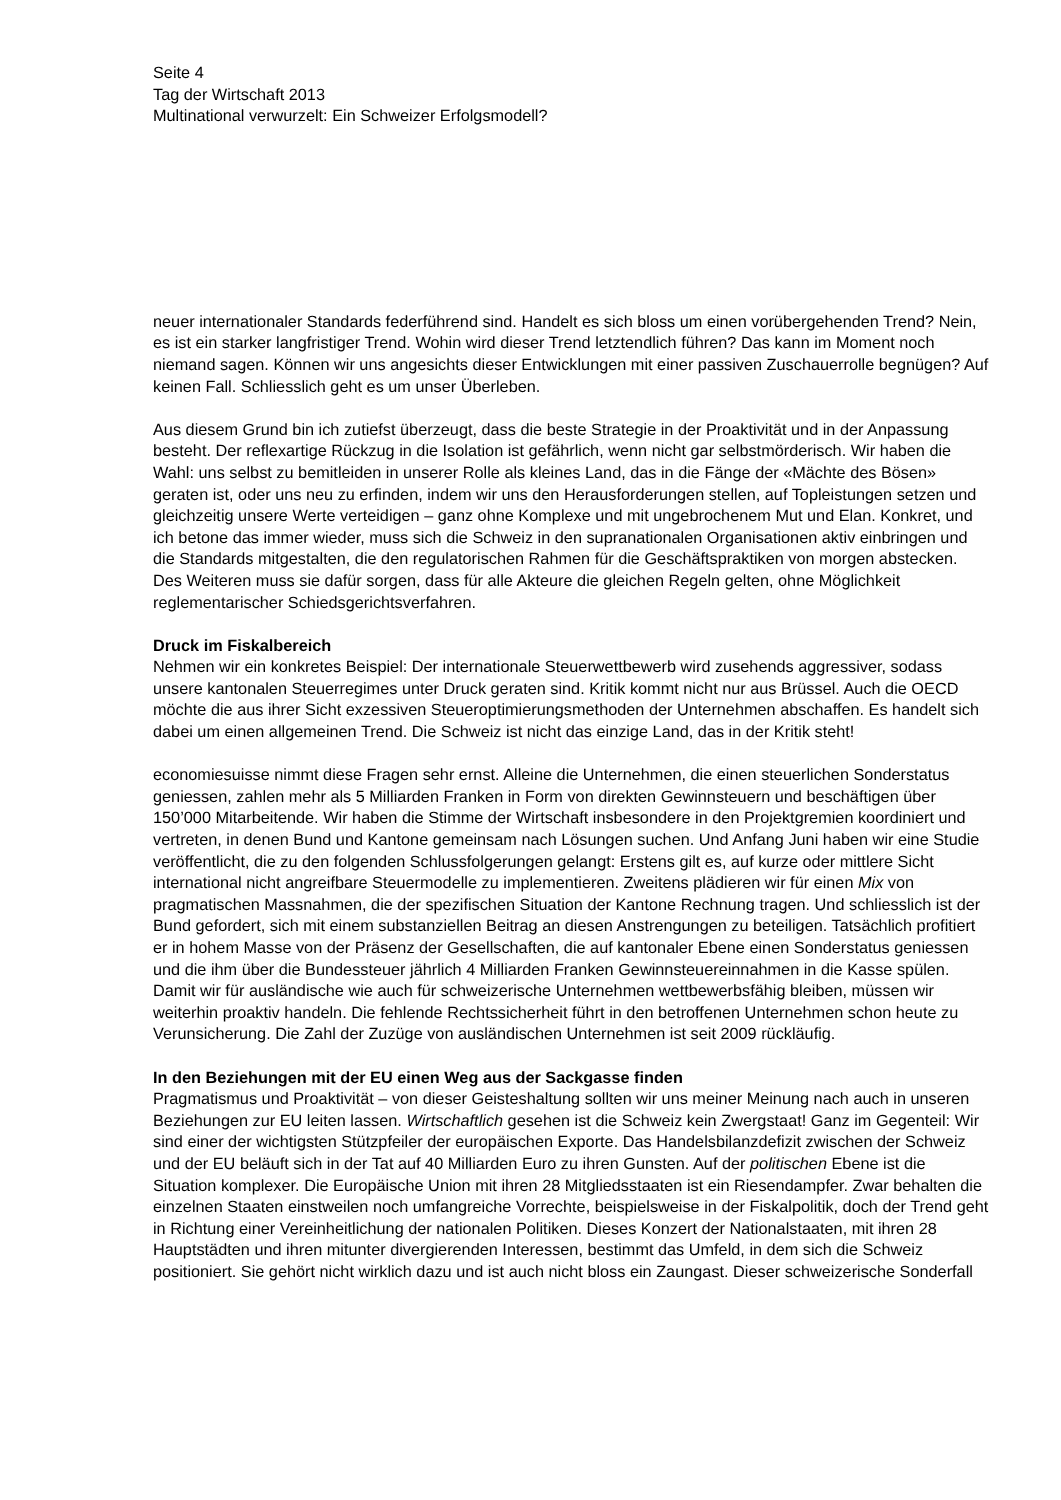Seite 4
Tag der Wirtschaft 2013
Multinational verwurzelt: Ein Schweizer Erfolgsmodell?
neuer internationaler Standards federführend sind. Handelt es sich bloss um einen vorübergehenden Trend? Nein, es ist ein starker langfristiger Trend. Wohin wird dieser Trend letztendlich führen? Das kann im Moment noch niemand sagen. Können wir uns angesichts dieser Entwicklungen mit einer passiven Zuschauerrolle begnügen? Auf keinen Fall. Schliesslich geht es um unser Überleben.
Aus diesem Grund bin ich zutiefst überzeugt, dass die beste Strategie in der Proaktivität und in der Anpassung besteht. Der reflexartige Rückzug in die Isolation ist gefährlich, wenn nicht gar selbstmörderisch. Wir haben die Wahl: uns selbst zu bemitleiden in unserer Rolle als kleines Land, das in die Fänge der «Mächte des Bösen» geraten ist, oder uns neu zu erfinden, indem wir uns den Herausforderungen stellen, auf Topleistungen setzen und gleichzeitig unsere Werte verteidigen – ganz ohne Komplexe und mit ungebrochenem Mut und Elan. Konkret, und ich betone das immer wieder, muss sich die Schweiz in den supranationalen Organisationen aktiv einbringen und die Standards mitgestalten, die den regulatorischen Rahmen für die Geschäftspraktiken von morgen abstecken. Des Weiteren muss sie dafür sorgen, dass für alle Akteure die gleichen Regeln gelten, ohne Möglichkeit reglementarischer Schiedsgerichtsverfahren.
Druck im Fiskalbereich
Nehmen wir ein konkretes Beispiel: Der internationale Steuerwettbewerb wird zusehends aggressiver, sodass unsere kantonalen Steuerregimes unter Druck geraten sind. Kritik kommt nicht nur aus Brüssel. Auch die OECD möchte die aus ihrer Sicht exzessiven Steueroptimierungsmethoden der Unternehmen abschaffen. Es handelt sich dabei um einen allgemeinen Trend. Die Schweiz ist nicht das einzige Land, das in der Kritik steht!
economiesuisse nimmt diese Fragen sehr ernst. Alleine die Unternehmen, die einen steuerlichen Sonderstatus geniessen, zahlen mehr als 5 Milliarden Franken in Form von direkten Gewinnsteuern und beschäftigen über 150’000 Mitarbeitende. Wir haben die Stimme der Wirtschaft insbesondere in den Projektgremien koordiniert und vertreten, in denen Bund und Kantone gemeinsam nach Lösungen suchen. Und Anfang Juni haben wir eine Studie veröffentlicht, die zu den folgenden Schlussfolgerungen gelangt: Erstens gilt es, auf kurze oder mittlere Sicht international nicht angreifbare Steuermodelle zu implementieren. Zweitens plädieren wir für einen Mix von pragmatischen Massnahmen, die der spezifischen Situation der Kantone Rechnung tragen. Und schliesslich ist der Bund gefordert, sich mit einem substanziellen Beitrag an diesen Anstrengungen zu beteiligen. Tatsächlich profitiert er in hohem Masse von der Präsenz der Gesellschaften, die auf kantonaler Ebene einen Sonderstatus geniessen und die ihm über die Bundessteuer jährlich 4 Milliarden Franken Gewinnsteuereinnahmen in die Kasse spülen. Damit wir für ausländische wie auch für schweizerische Unternehmen wettbewerbsfähig bleiben, müssen wir weiterhin proaktiv handeln. Die fehlende Rechtssicherheit führt in den betroffenen Unternehmen schon heute zu Verunsicherung. Die Zahl der Zuzüge von ausländischen Unternehmen ist seit 2009 rückläufig.
In den Beziehungen mit der EU einen Weg aus der Sackgasse finden
Pragmatismus und Proaktivität – von dieser Geisteshaltung sollten wir uns meiner Meinung nach auch in unseren Beziehungen zur EU leiten lassen. Wirtschaftlich gesehen ist die Schweiz kein Zwergstaat! Ganz im Gegenteil: Wir sind einer der wichtigsten Stützpfeiler der europäischen Exporte. Das Handelsbilanzdefizit zwischen der Schweiz und der EU beläuft sich in der Tat auf 40 Milliarden Euro zu ihren Gunsten. Auf der politischen Ebene ist die Situation komplexer. Die Europäische Union mit ihren 28 Mitgliedsstaaten ist ein Riesendampfer. Zwar behalten die einzelnen Staaten einstweilen noch umfangreiche Vorrechte, beispielsweise in der Fiskalpolitik, doch der Trend geht in Richtung einer Vereinheitlichung der nationalen Politiken. Dieses Konzert der Nationalstaaten, mit ihren 28 Hauptstädten und ihren mitunter divergierenden Interessen, bestimmt das Umfeld, in dem sich die Schweiz positioniert. Sie gehört nicht wirklich dazu und ist auch nicht bloss ein Zaungast. Dieser schweizerische Sonderfall